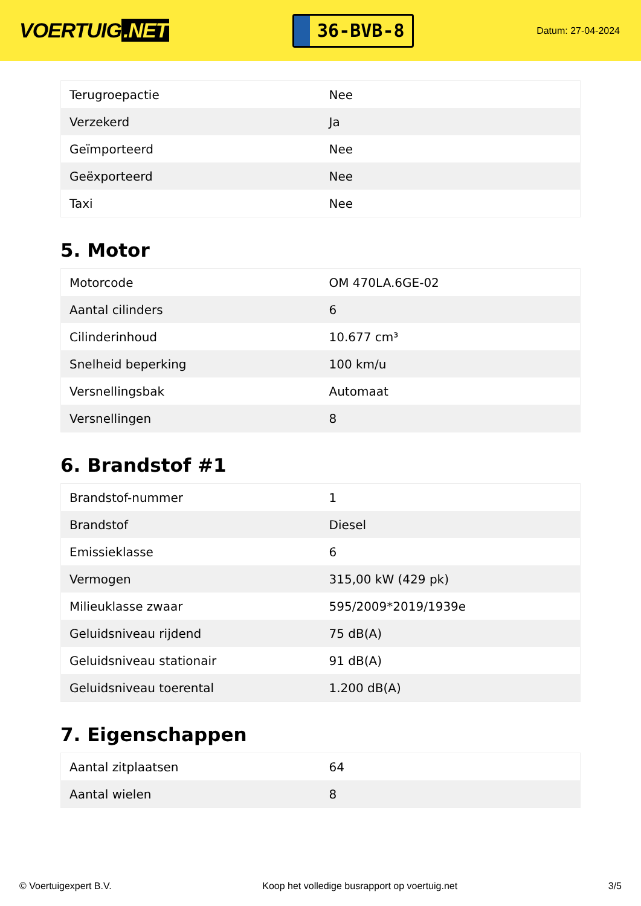VOERTUIG.NET
36-BVB-8
Datum: 27-04-2024
| Terugroepactie | Nee |
| Verzekerd | Ja |
| Geïmporteerd | Nee |
| Geëxporteerd | Nee |
| Taxi | Nee |
5. Motor
| Motorcode | OM 470LA.6GE-02 |
| Aantal cilinders | 6 |
| Cilinderinhoud | 10.677 cm³ |
| Snelheid beperking | 100 km/u |
| Versnellingsbak | Automaat |
| Versnellingen | 8 |
6. Brandstof #1
| Brandstof-nummer | 1 |
| Brandstof | Diesel |
| Emissieklasse | 6 |
| Vermogen | 315,00 kW (429 pk) |
| Milieuklasse zwaar | 595/2009*2019/1939e |
| Geluidsniveau rijdend | 75 dB(A) |
| Geluidsniveau stationair | 91 dB(A) |
| Geluidsniveau toerental | 1.200 dB(A) |
7. Eigenschappen
| Aantal zitplaatsen | 64 |
| Aantal wielen | 8 |
© Voertuigexpert B.V. Koop het volledige busrapport op voertuig.net 3/5